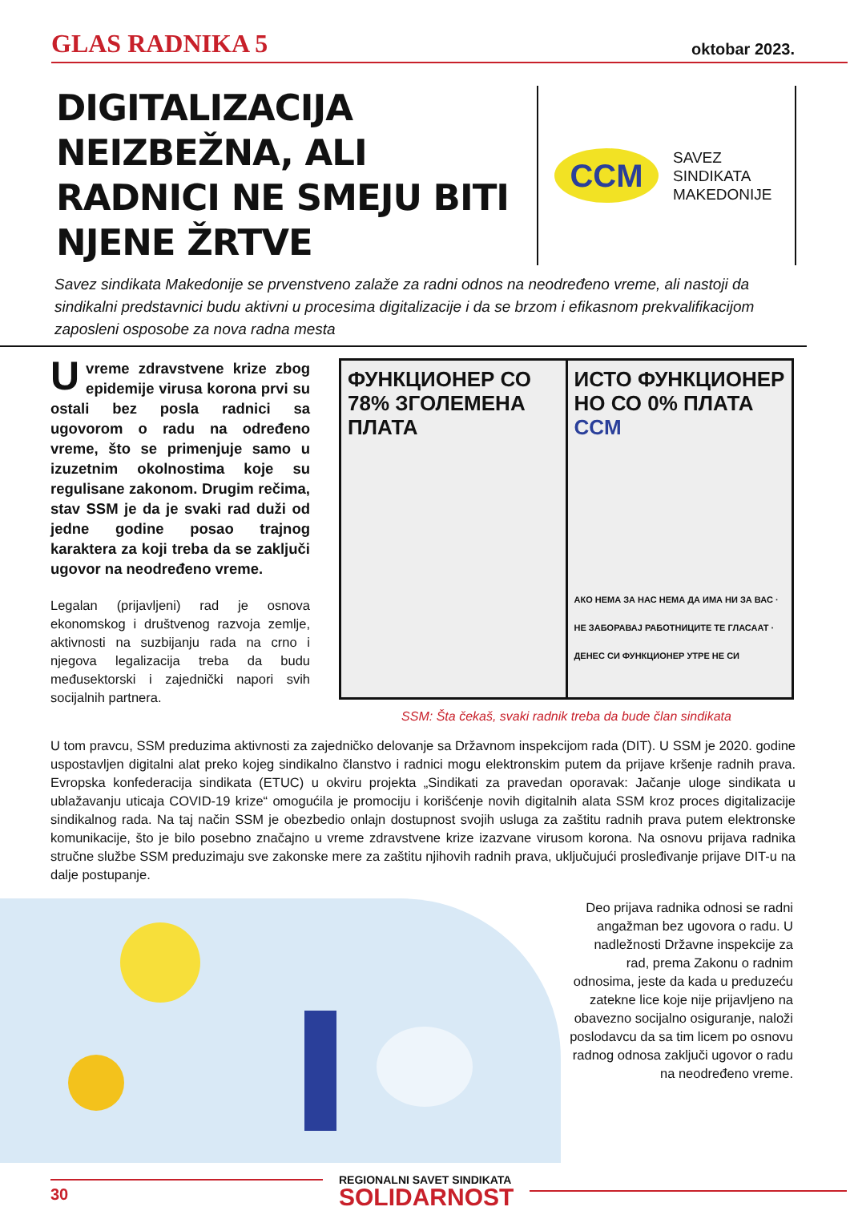GLAS RADNIKA 5 oktobar 2023.
DIGITALIZACIJA NEIZBEŽNA, ALI RADNICI NE SMEJU BITI NJENE ŽRTVE
CCM
SAVEZ
SINDIKATA
MAKEDONIJE
Savez sindikata Makedonije se prvenstveno zalaže za radni odnos na neodređeno vreme, ali nastoji da sindikalni predstavnici budu aktivni u procesima digitalizacije i da se brzom i efikasnom prekvalifikacijom zaposleni osposobe za nova radna mesta
Uvreme zdravstvene krize zbog epidemije virusa korona prvi su ostali bez posla radnici sa ugovorom o radu na određeno vreme, što se primenjuje samo u izuzetnim okolnostima koje su regulisane zakonom. Drugim rečima, stav SSM je da je svaki rad duži od jedne godine posao trajnog karaktera za koji treba da se zaključi ugovor na neodređeno vreme.
Legalan (prijavljeni) rad je osnova ekonomskog i društvenog razvoja zemlje, aktivnosti na suzbijanju rada na crno i njegova legalizacija treba da budu međusektorski i zajednički napori svih socijalnih partnera.
ФУНКЦИОНЕР СО 78% ЗГОЛЕМЕНА ПЛАТА
ИСТО ФУНКЦИОНЕР НО СО 0% ПЛАТА CCM
АКО НЕМА ЗА НАС НЕМА ДА ИМА НИ ЗА ВАС · НЕ ЗАБОРАВАЈ РАБОТНИЦИТЕ ТЕ ГЛАСААТ · ДЕНЕС СИ ФУНКЦИОНЕР УТРЕ НЕ СИ
SSM: Šta čekaš, svaki radnik treba da bude član sindikata
U tom pravcu, SSM preduzima aktivnosti za zajedničko delovanje sa Državnom inspekcijom rada (DIT). U SSM je 2020. godine uspostavljen digitalni alat preko kojeg sindikalno članstvo i radnici mogu elektronskim putem da prijave kršenje radnih prava. Evropska konfederacija sindikata (ETUC) u okviru projekta „Sindikati za pravedan oporavak: Jačanje uloge sindikata u ublažavanju uticaja COVID-19 krize“ omogućila je promociju i korišćenje novih digitalnih alata SSM kroz proces digitalizacije sindikalnog rada. Na taj način SSM je obezbedio onlajn dostupnost svojih usluga za zaštitu radnih prava putem elektronske komunikacije, što je bilo posebno značajno u vreme zdravstvene krize izazvane virusom korona. Na osnovu prijava radnika stručne službe SSM preduzimaju sve zakonske mere za zaštitu njihovih radnih prava, uključujući prosleđivanje prijave DIT-u na dalje postupanje.
Deo prijava radnika odnosi se radni angažman bez ugovora o radu. U nadležnosti Državne inspekcije za rad, prema Zakonu o radnim odnosima, jeste da kada u preduzeću zatekne lice koje nije prijavljeno na obavezno socijalno osiguranje, naloži poslodavcu da sa tim licem po osnovu radnog odnosa zaključi ugovor o radu na neodređeno vreme.
30
REGIONALNI SAVET SINDIKATA
SOLIDARNOST